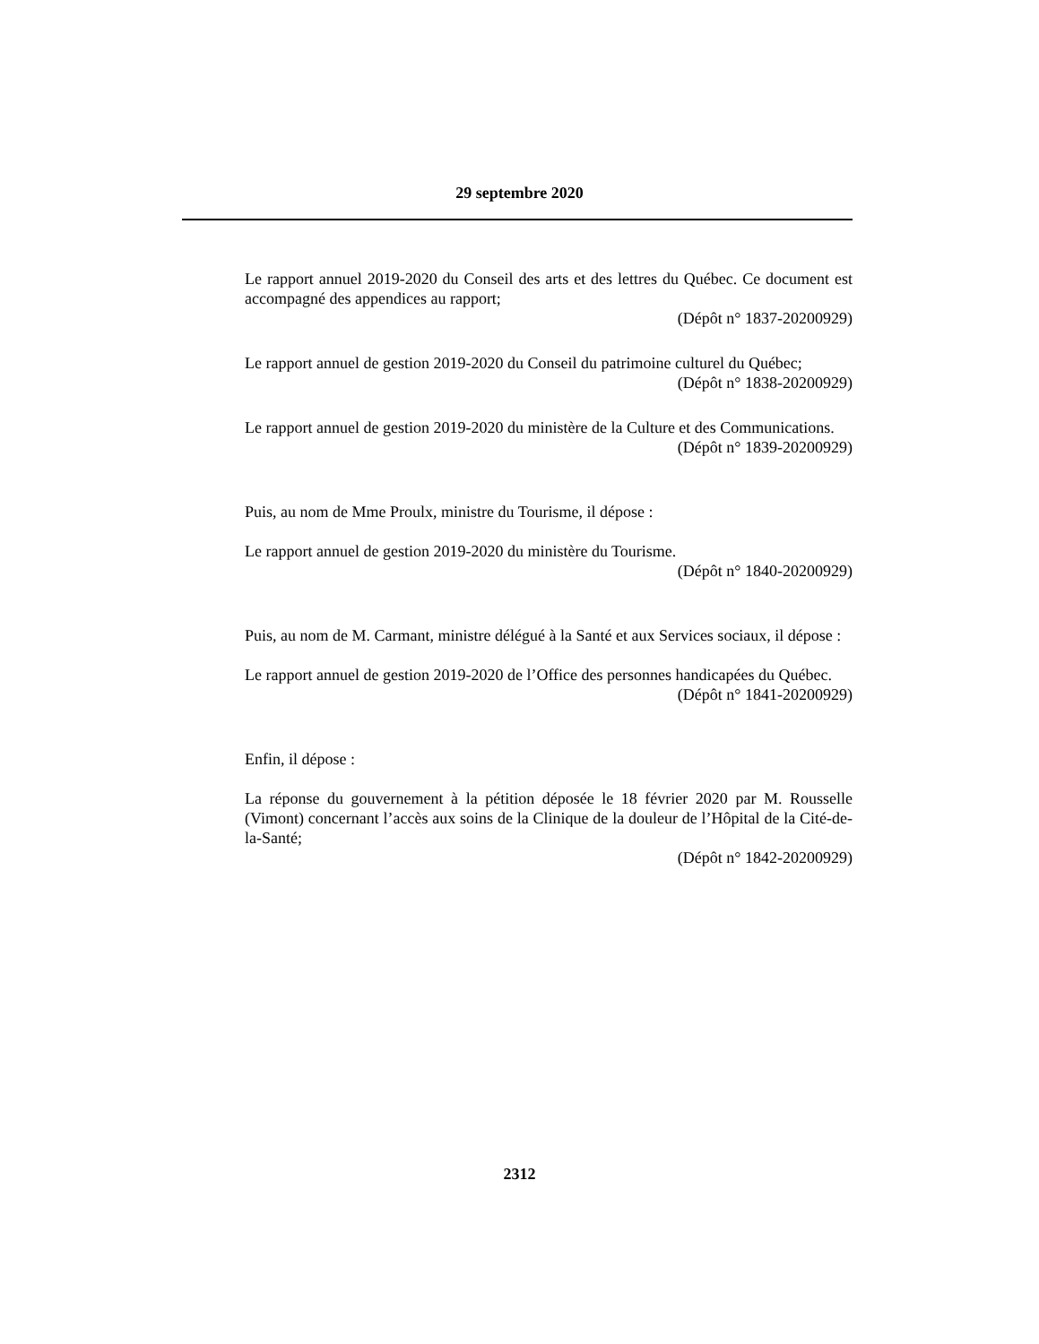29 septembre 2020
Le rapport annuel 2019-2020 du Conseil des arts et des lettres du Québec. Ce document est accompagné des appendices au rapport;
(Dépôt n° 1837-20200929)
Le rapport annuel de gestion 2019-2020 du Conseil du patrimoine culturel du Québec;
(Dépôt n° 1838-20200929)
Le rapport annuel de gestion 2019-2020 du ministère de la Culture et des Communications.
(Dépôt n° 1839-20200929)
Puis, au nom de Mme Proulx, ministre du Tourisme, il dépose :
Le rapport annuel de gestion 2019-2020 du ministère du Tourisme.
(Dépôt n° 1840-20200929)
Puis, au nom de M. Carmant, ministre délégué à la Santé et aux Services sociaux, il dépose :
Le rapport annuel de gestion 2019-2020 de l’Office des personnes handicapées du Québec.
(Dépôt n° 1841-20200929)
Enfin, il dépose :
La réponse du gouvernement à la pétition déposée le 18 février 2020 par M. Rousselle (Vimont) concernant l’accès aux soins de la Clinique de la douleur de l’Hôpital de la Cité-de-la-Santé;
(Dépôt n° 1842-20200929)
2312